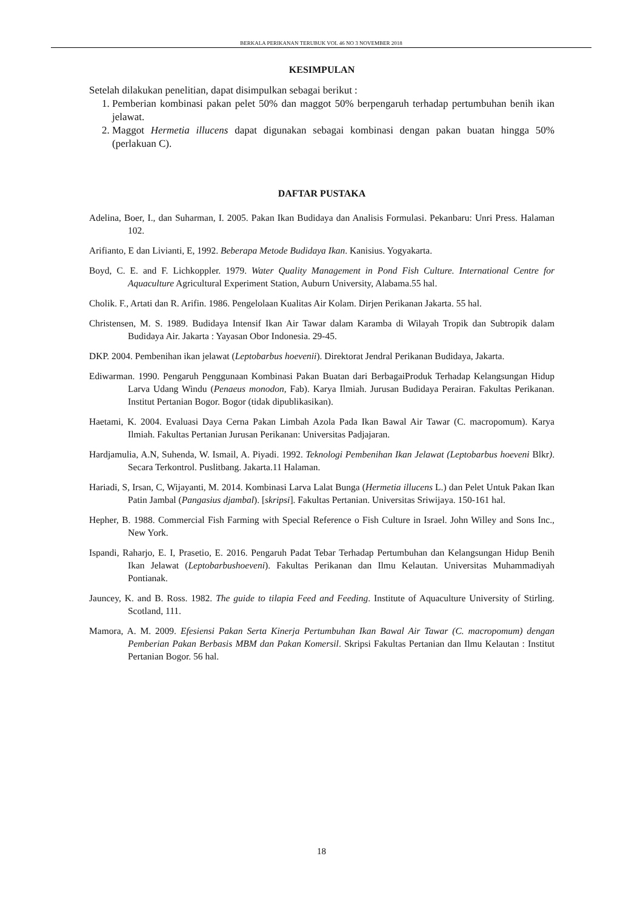BERKALA PERIKANAN TERUBUK VOL 46 NO 3 NOVEMBER 2018
KESIMPULAN
Setelah dilakukan penelitian, dapat disimpulkan sebagai berikut :
1. Pemberian kombinasi pakan pelet 50% dan maggot 50% berpengaruh terhadap pertumbuhan benih ikan jelawat.
2. Maggot Hermetia illucens dapat digunakan sebagai kombinasi dengan pakan buatan hingga 50% (perlakuan C).
DAFTAR PUSTAKA
Adelina, Boer, I., dan Suharman, I. 2005. Pakan Ikan Budidaya dan Analisis Formulasi. Pekanbaru: Unri Press. Halaman 102.
Arifianto, E dan Livianti, E, 1992. Beberapa Metode Budidaya Ikan. Kanisius. Yogyakarta.
Boyd, C. E. and F. Lichkoppler. 1979. Water Quality Management in Pond Fish Culture. International Centre for Aquaculture Agricultural Experiment Station, Auburn University, Alabama.55 hal.
Cholik. F., Artati dan R. Arifin. 1986. Pengelolaan Kualitas Air Kolam. Dirjen Perikanan Jakarta. 55 hal.
Christensen, M. S. 1989. Budidaya Intensif Ikan Air Tawar dalam Karamba di Wilayah Tropik dan Subtropik dalam Budidaya Air. Jakarta : Yayasan Obor Indonesia. 29-45.
DKP. 2004. Pembenihan ikan jelawat (Leptobarbus hoevenii). Direktorat Jendral Perikanan Budidaya, Jakarta.
Ediwarman. 1990. Pengaruh Penggunaan Kombinasi Pakan Buatan dari BerbagaiProduk Terhadap Kelangsungan Hidup Larva Udang Windu (Penaeus monodon, Fab). Karya Ilmiah. Jurusan Budidaya Perairan. Fakultas Perikanan. Institut Pertanian Bogor. Bogor (tidak dipublikasikan).
Haetami, K. 2004. Evaluasi Daya Cerna Pakan Limbah Azola Pada Ikan Bawal Air Tawar (C. macropomum). Karya Ilmiah. Fakultas Pertanian Jurusan Perikanan: Universitas Padjajaran.
Hardjamulia, A.N, Suhenda, W. Ismail, A. Piyadi. 1992. Teknologi Pembenihan Ikan Jelawat (Leptobarbus hoeveni Blkr). Secara Terkontrol. Puslitbang. Jakarta.11 Halaman.
Hariadi, S, Irsan, C, Wijayanti, M. 2014. Kombinasi Larva Lalat Bunga (Hermetia illucens L.) dan Pelet Untuk Pakan Ikan Patin Jambal (Pangasius djambal). [skripsi]. Fakultas Pertanian. Universitas Sriwijaya. 150-161 hal.
Hepher, B. 1988. Commercial Fish Farming with Special Reference o Fish Culture in Israel. John Willey and Sons Inc., New York.
Ispandi, Raharjo, E. I, Prasetio, E. 2016. Pengaruh Padat Tebar Terhadap Pertumbuhan dan Kelangsungan Hidup Benih Ikan Jelawat (Leptobarbushoeveni). Fakultas Perikanan dan Ilmu Kelautan. Universitas Muhammadiyah Pontianak.
Jauncey, K. and B. Ross. 1982. The guide to tilapia Feed and Feeding. Institute of Aquaculture University of Stirling. Scotland, 111.
Mamora, A. M. 2009. Efesiensi Pakan Serta Kinerja Pertumbuhan Ikan Bawal Air Tawar (C. macropomum) dengan Pemberian Pakan Berbasis MBM dan Pakan Komersil. Skripsi Fakultas Pertanian dan Ilmu Kelautan : Institut Pertanian Bogor. 56 hal.
18